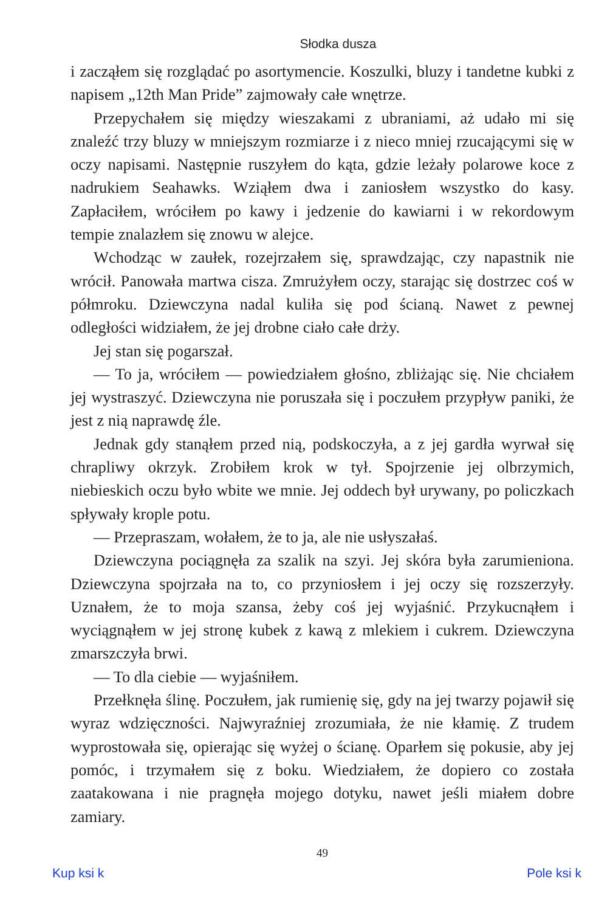Słodka dusza
i zacząłem się rozglądać po asortymencie. Koszulki, bluzy i tandetne kubki z napisem „12th Man Pride” zajmowały całe wnętrze.
Przepychałem się między wieszakami z ubraniami, aż udało mi się znaleźć trzy bluzy w mniejszym rozmiarze i z nieco mniej rzucającymi się w oczy napisami. Następnie ruszyłem do kąta, gdzie leżały polarowe koce z nadrukiem Seahawks. Wziąłem dwa i zaniosłem wszystko do kasy. Zapłaciłem, wróciłem po kawy i jedzenie do kawiarni i w rekordowym tempie znalazłem się znowu w alejce.
Wchodząc w zaułek, rozejrzałem się, sprawdzając, czy napastnik nie wrócił. Panowała martwa cisza. Zmrużyłem oczy, starając się dostrzec coś w półmroku. Dziewczyna nadal kuliła się pod ścianą. Nawet z pewnej odległości widziałem, że jej drobne ciało całe drży.
Jej stan się pogarszał.
— To ja, wróciłem — powiedziałem głośno, zbliżając się. Nie chciałem jej wystraszyć. Dziewczyna nie poruszała się i poczułem przypływ paniki, że jest z nią naprawdę źle.
Jednak gdy stanąłem przed nią, podskoczyła, a z jej gardła wyrwał się chrapliwy okrzyk. Zrobiłem krok w tył. Spojrzenie jej olbrzymich, niebieskich oczu było wbite we mnie. Jej oddech był urywany, po policzkach spływały krople potu.
— Przepraszam, wołałem, że to ja, ale nie usłyszałaś.
Dziewczyna pociągnęła za szalik na szyi. Jej skóra była zarumieniona. Dziewczyna spojrzała na to, co przyniosłem i jej oczy się rozszerzyły. Uznałem, że to moja szansa, żeby coś jej wyjaśnić. Przykucnąłem i wyciągnąłem w jej stronę kubek z kawą z mlekiem i cukrem. Dziewczyna zmarszczyła brwi.
— To dla ciebie — wyjaśniłem.
Przełknęła ślinę. Poczułem, jak rumienię się, gdy na jej twarzy pojawił się wyraz wdzięczności. Najwyraźniej zrozumiała, że nie kłamię. Z trudem wyprostowała się, opierając się wyżej o ścianę. Oparłem się pokusie, aby jej pomóc, i trzymałem się z boku. Wiedziałem, że dopiero co została zaatakowana i nie pragnęła mojego dotyku, nawet jeśli miałem dobre zamiary.
49
Kup ksi k Pole ksi k